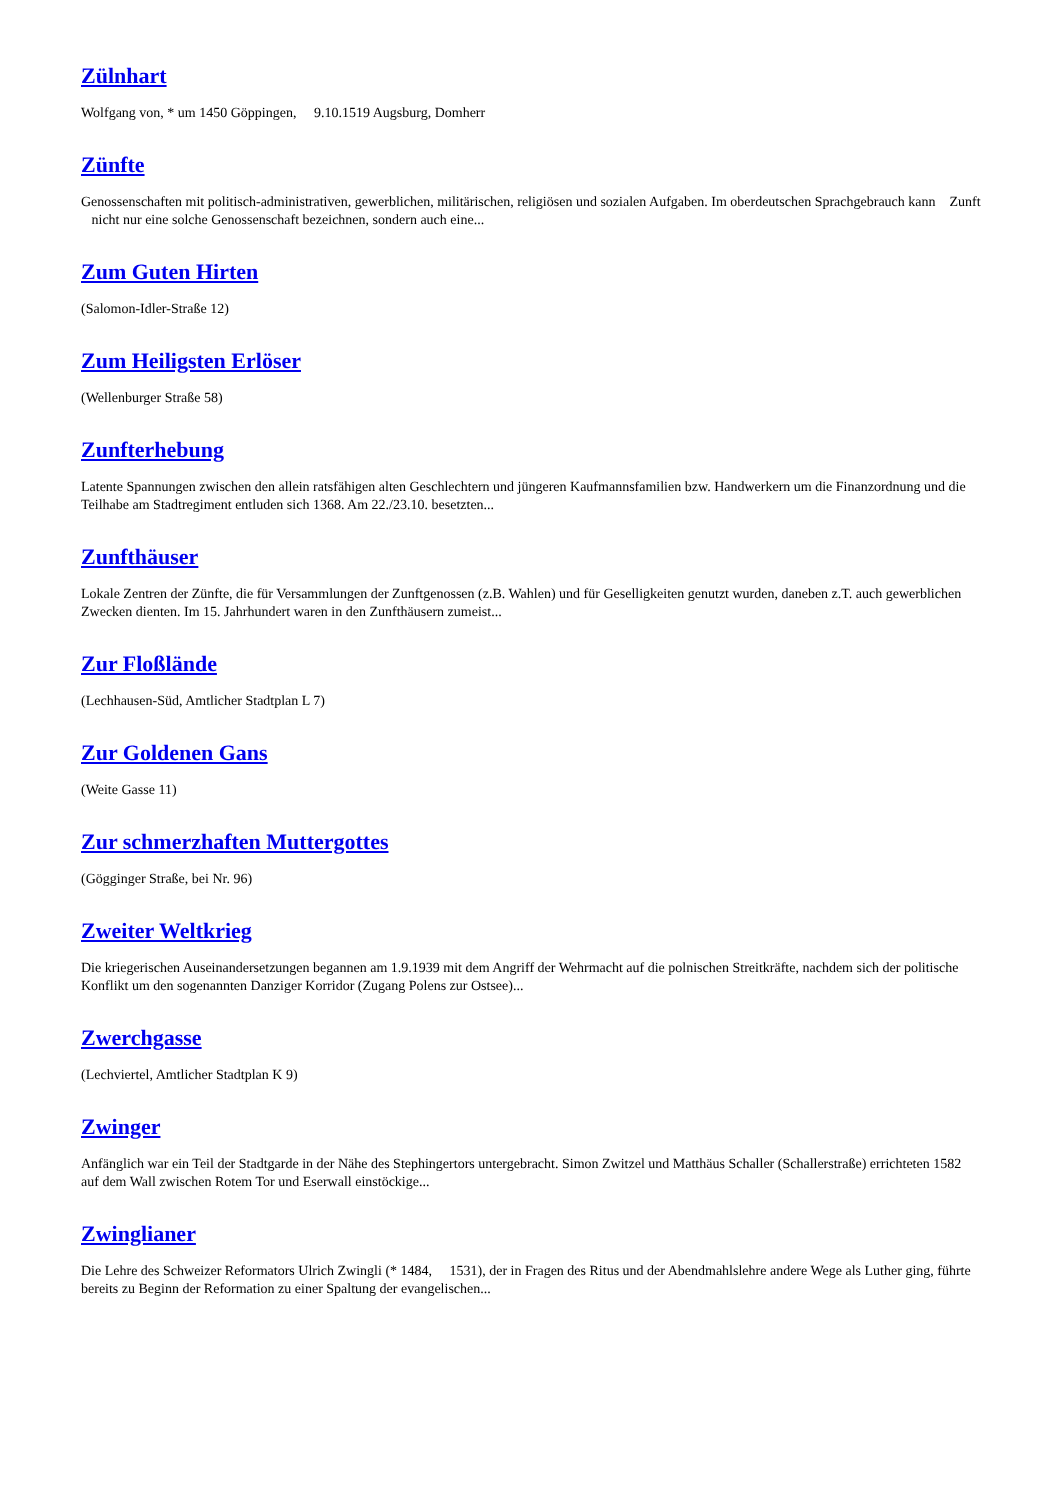Zülnhart
Wolfgang von, * um 1450 Göppingen, 9.10.1519 Augsburg, Domherr
Zünfte
Genossenschaften mit politisch-administrativen, gewerblichen, militärischen, religiösen und sozialen Aufgaben. Im oberdeutschen Sprachgebrauch kann Zunft nicht nur eine solche Genossenschaft bezeichnen, sondern auch eine...
Zum Guten Hirten
(Salomon-Idler-Straße 12)
Zum Heiligsten Erlöser
(Wellenburger Straße 58)
Zunfterhebung
Latente Spannungen zwischen den allein ratsfähigen alten Geschlechtern und jüngeren Kaufmannsfamilien bzw. Handwerkern um die Finanzordnung und die Teilhabe am Stadtregiment entluden sich 1368. Am 22./23.10. besetzten...
Zunfthäuser
Lokale Zentren der Zünfte, die für Versammlungen der Zunftgenossen (z.B. Wahlen) und für Geselligkeiten genutzt wurden, daneben z.T. auch gewerblichen Zwecken dienten. Im 15. Jahrhundert waren in den Zunfthäusern zumeist...
Zur Floßlände
(Lechhausen-Süd, Amtlicher Stadtplan L 7)
Zur Goldenen Gans
(Weite Gasse 11)
Zur schmerzhaften Muttergottes
(Gögginger Straße, bei Nr. 96)
Zweiter Weltkrieg
Die kriegerischen Auseinandersetzungen begannen am 1.9.1939 mit dem Angriff der Wehrmacht auf die polnischen Streitkräfte, nachdem sich der politische Konflikt um den sogenannten Danziger Korridor (Zugang Polens zur Ostsee)...
Zwerchgasse
(Lechviertel, Amtlicher Stadtplan K 9)
Zwinger
Anfänglich war ein Teil der Stadtgarde in der Nähe des Stephingertors untergebracht. Simon Zwitzel und Matthäus Schaller (Schallerstraße) errichteten 1582 auf dem Wall zwischen Rotem Tor und Eserwall einstöckige...
Zwinglianer
Die Lehre des Schweizer Reformators Ulrich Zwingli (* 1484, 1531), der in Fragen des Ritus und der Abendmahlslehre andere Wege als Luther ging, führte bereits zu Beginn der Reformation zu einer Spaltung der evangelischen...